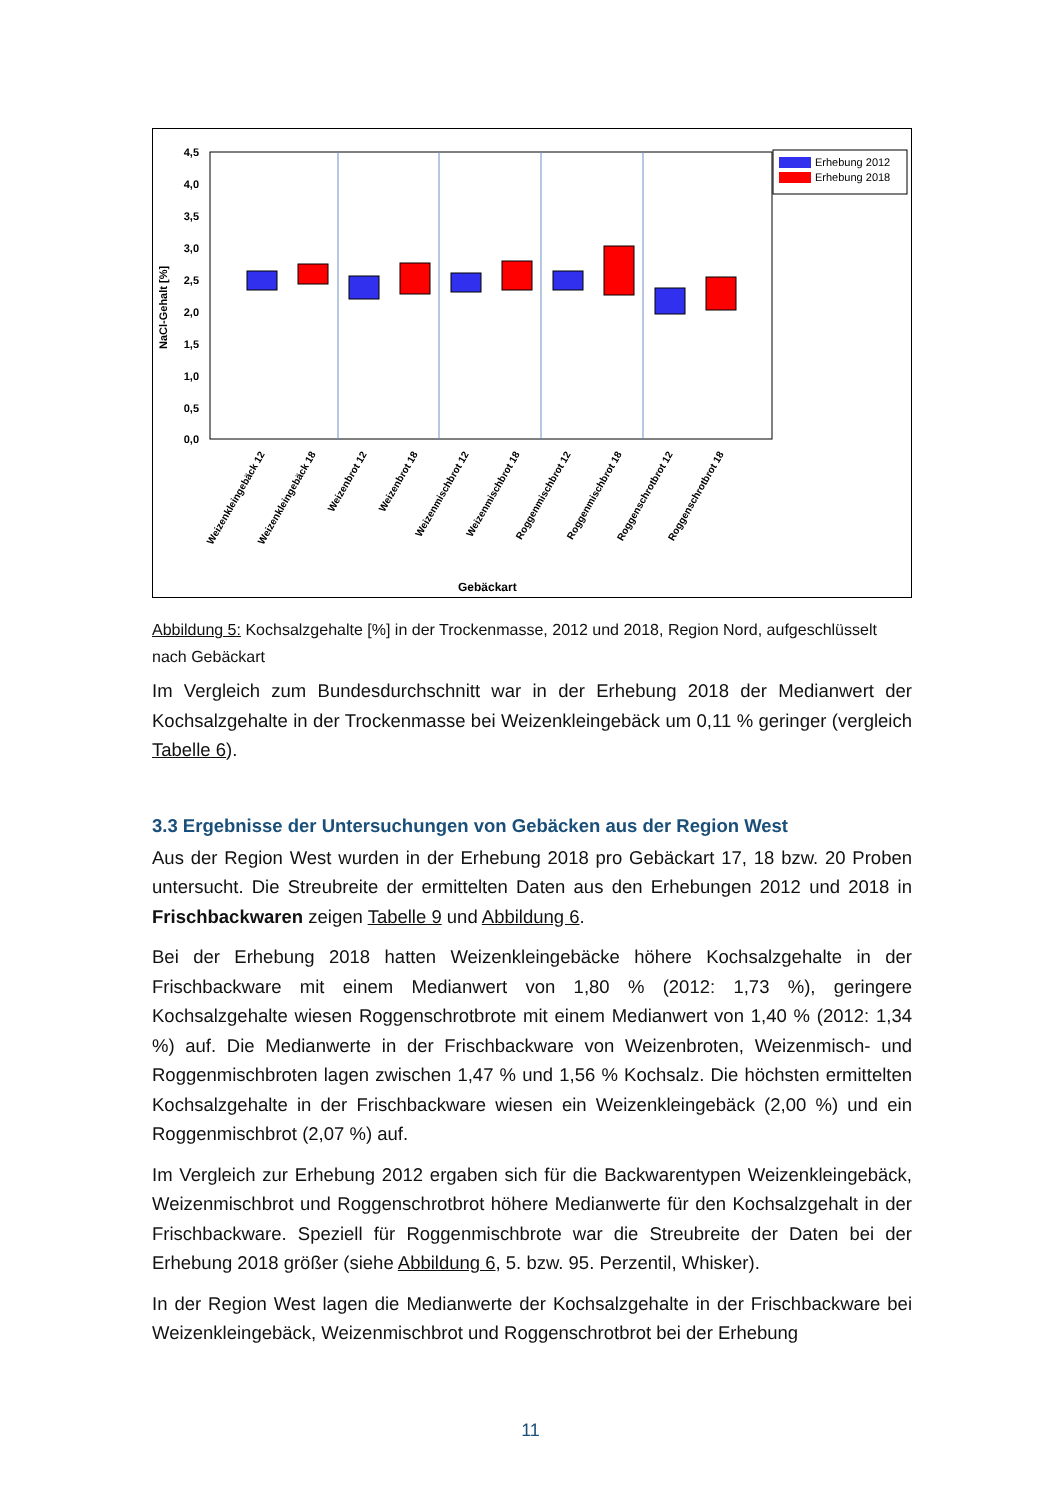4,5
4,0
3,5
3,0
2,5
2,0
1,5
1,0
0,5
0,0
NaCl-Gehalt [%]
Erhebung 2012
Erhebung 2018
Weizenkleingebäck 12
Weizenkleingebäck 18
Weizenbrot 12
Weizenbrot 18
Weizenmischbrot 12
Weizenmischbrot 18
Roggenmischbrot 12
Roggenmischbrot 18
Roggenschrotbrot 12
Roggenschrotbrot 18
Gebäckart
Abbildung 5: Kochsalzgehalte [%] in der Trockenmasse, 2012 und 2018, Region Nord, aufgeschlüsselt nach Gebäckart
Im Vergleich zum Bundesdurchschnitt war in der Erhebung 2018 der Medianwert der Kochsalzgehalte in der Trockenmasse bei Weizenkleingebäck um 0,11 % geringer (vergleich Tabelle 6).
3.3 Ergebnisse der Untersuchungen von Gebäcken aus der Region West
Aus der Region West wurden in der Erhebung 2018 pro Gebäckart 17, 18 bzw. 20 Proben untersucht. Die Streubreite der ermittelten Daten aus den Erhebungen 2012 und 2018 in Frischbackwaren zeigen Tabelle 9 und Abbildung 6.
Bei der Erhebung 2018 hatten Weizenkleingebäcke höhere Kochsalzgehalte in der Frischbackware mit einem Medianwert von 1,80 % (2012: 1,73 %), geringere Kochsalzgehalte wiesen Roggenschrotbrote mit einem Medianwert von 1,40 % (2012: 1,34 %) auf. Die Medianwerte in der Frischbackware von Weizenbroten, Weizenmisch- und Roggenmischbroten lagen zwischen 1,47 % und 1,56 % Kochsalz. Die höchsten ermittelten Kochsalzgehalte in der Frischbackware wiesen ein Weizenkleingebäck (2,00 %) und ein Roggenmischbrot (2,07 %) auf.
Im Vergleich zur Erhebung 2012 ergaben sich für die Backwarentypen Weizenkleingebäck, Weizenmischbrot und Roggenschrotbrot höhere Medianwerte für den Kochsalzgehalt in der Frischbackware. Speziell für Roggenmischbrote war die Streubreite der Daten bei der Erhebung 2018 größer (siehe Abbildung 6, 5. bzw. 95. Perzentil, Whisker).
In der Region West lagen die Medianwerte der Kochsalzgehalte in der Frischbackware bei Weizenkleingebäck, Weizenmischbrot und Roggenschrotbrot bei der Erhebung
11